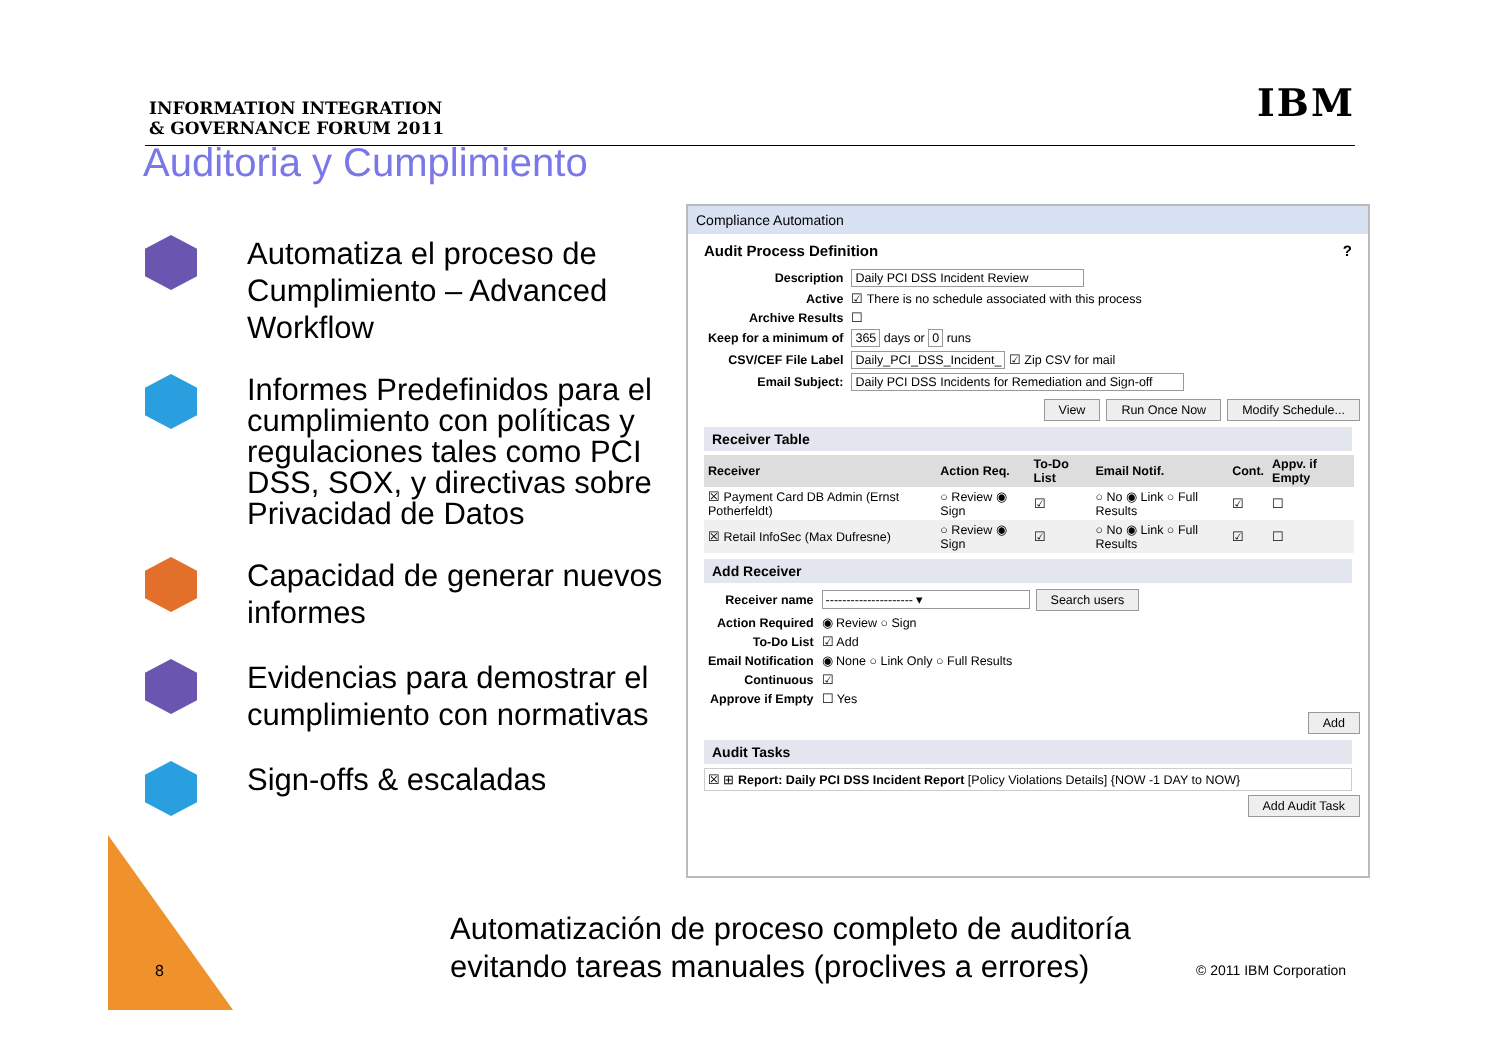INFORMATION INTEGRATION
& GOVERNANCE FORUM 2011
IBM
Auditoria y Cumplimiento
Automatiza el proceso de Cumplimiento – Advanced Workflow
Informes Predefinidos para el cumplimiento con políticas y regulaciones tales como PCI DSS, SOX, y directivas sobre Privacidad de Datos
Capacidad de generar nuevos informes
Evidencias para demostrar el cumplimiento con normativas
Sign-offs & escaladas
Compliance Automation
Audit Process Definition ?
| Description | Daily PCI DSS Incident Review |
| Active | ☑ There is no schedule associated with this process |
| Archive Results | ☐ |
| Keep for a minimum of | 365 days or 0 runs |
| CSV/CEF File Label | Daily_PCI_DSS_Incident_ ☑ Zip CSV for mail |
| Email Subject: | Daily PCI DSS Incidents for Remediation and Sign-off |
View Run Once Now Modify Schedule...
Receiver Table
| Receiver | Action Req. | To-Do List | Email Notif. | Cont. | Appv. if Empty |
| --- | --- | --- | --- | --- | --- |
| ☒ Payment Card DB Admin (Ernst Potherfeldt) | ○ Review ◉ Sign | ☑ | ○ No ◉ Link ○ Full Results | ☑ | ☐ |
| ☒ Retail InfoSec (Max Dufresne) | ○ Review ◉ Sign | ☑ | ○ No ◉ Link ○ Full Results | ☑ | ☐ |
Add Receiver
| Receiver name | --------------------- ▾ Search users |
| Action Required | ◉ Review ○ Sign |
| To-Do List | ☑ Add |
| Email Notification | ◉ None ○ Link Only ○ Full Results |
| Continuous | ☑ |
| Approve if Empty | ☐ Yes |
Add
Audit Tasks
☒ ⊞ Report: Daily PCI DSS Incident Report [Policy Violations Details] {NOW -1 DAY to NOW}
Add Audit Task
8
Automatización de proceso completo de auditoría
evitando tareas manuales (proclives a errores)
© 2011 IBM Corporation